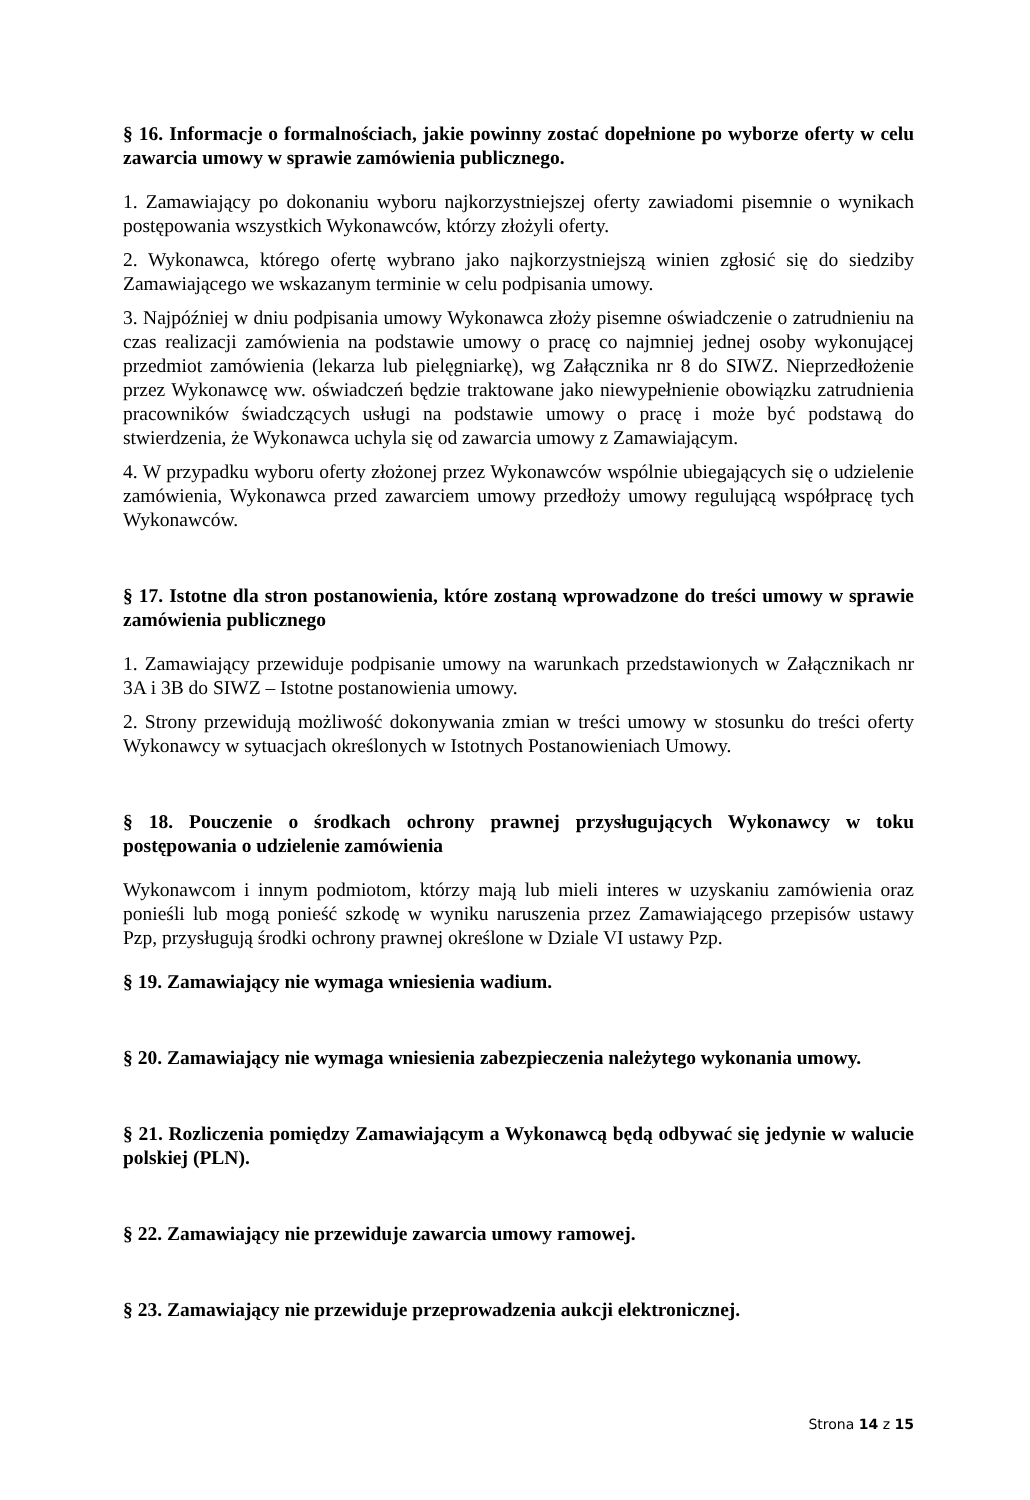§ 16. Informacje o formalnościach, jakie powinny zostać dopełnione po wyborze oferty w celu zawarcia umowy w sprawie zamówienia publicznego.
1. Zamawiający po dokonaniu wyboru najkorzystniejszej oferty zawiadomi pisemnie o wynikach postępowania wszystkich Wykonawców, którzy złożyli oferty.
2. Wykonawca, którego ofertę wybrano jako najkorzystniejszą winien zgłosić się do siedziby Zamawiającego we wskazanym terminie w celu podpisania umowy.
3. Najpóźniej w dniu podpisania umowy Wykonawca złoży pisemne oświadczenie o zatrudnieniu na czas realizacji zamówienia na podstawie umowy o pracę co najmniej jednej osoby wykonującej przedmiot zamówienia (lekarza lub pielęgniarkę), wg Załącznika nr 8 do SIWZ. Nieprzedłożenie przez Wykonawcę ww. oświadczeń będzie traktowane jako niewypełnienie obowiązku zatrudnienia pracowników świadczących usługi na podstawie umowy o pracę i może być podstawą do stwierdzenia, że Wykonawca uchyla się od zawarcia umowy z Zamawiającym.
4. W przypadku wyboru oferty złożonej przez Wykonawców wspólnie ubiegających się o udzielenie zamówienia, Wykonawca przed zawarciem umowy przedłoży umowy regulującą współpracę tych Wykonawców.
§ 17. Istotne dla stron postanowienia, które zostaną wprowadzone do treści umowy w sprawie zamówienia publicznego
1. Zamawiający przewiduje podpisanie umowy na warunkach przedstawionych w Załącznikach nr 3A i 3B do SIWZ – Istotne postanowienia umowy.
2. Strony przewidują możliwość dokonywania zmian w treści umowy w stosunku do treści oferty Wykonawcy w sytuacjach określonych w Istotnych Postanowieniach Umowy.
§ 18. Pouczenie o środkach ochrony prawnej przysługujących Wykonawcy w toku postępowania o udzielenie zamówienia
Wykonawcom i innym podmiotom, którzy mają lub mieli interes w uzyskaniu zamówienia oraz ponieśli lub mogą ponieść szkodę w wyniku naruszenia przez Zamawiającego przepisów ustawy Pzp, przysługują środki ochrony prawnej określone w Dziale VI ustawy Pzp.
§ 19. Zamawiający nie wymaga wniesienia wadium.
§ 20. Zamawiający nie wymaga wniesienia zabezpieczenia należytego wykonania umowy.
§ 21. Rozliczenia pomiędzy Zamawiającym a Wykonawcą będą odbywać się jedynie w walucie polskiej (PLN).
§ 22. Zamawiający nie przewiduje zawarcia umowy ramowej.
§ 23. Zamawiający nie przewiduje przeprowadzenia aukcji elektronicznej.
Strona 14 z 15